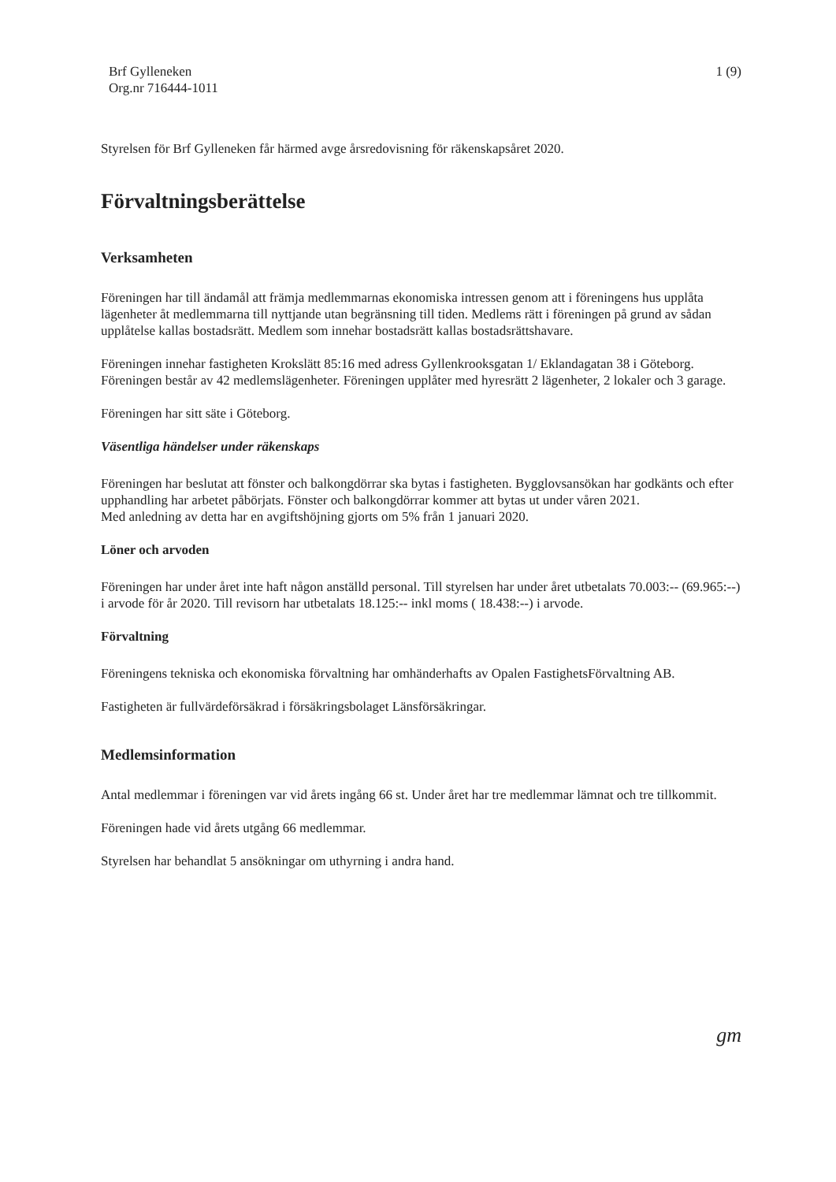Brf Gylleneken
Org.nr 716444-1011
1 (9)
Styrelsen för Brf Gylleneken får härmed avge årsredovisning för räkenskapsåret 2020.
Förvaltningsberättelse
Verksamheten
Föreningen har till ändamål att främja medlemmarnas ekonomiska intressen genom att i föreningens hus upplåta lägenheter åt medlemmarna till nyttjande utan begränsning till tiden. Medlems rätt i föreningen på grund av sådan upplåtelse kallas bostadsrätt. Medlem som innehar bostadsrätt kallas bostadsrättshavare.
Föreningen innehar fastigheten Krokslätt 85:16 med adress Gyllenkrooksgatan 1/ Eklandagatan 38 i Göteborg.
Föreningen består av 42 medlemslägenheter. Föreningen upplåter med hyresrätt 2 lägenheter, 2 lokaler och 3 garage.
Föreningen har sitt säte i Göteborg.
Väsentliga händelser under räkenskaps
Föreningen har beslutat att fönster och balkongdörrar ska bytas i fastigheten. Bygglovsansökan har godkänts och efter upphandling har arbetet påbörjats. Fönster och balkongdörrar kommer att bytas ut under våren 2021.
Med anledning av detta har en avgiftshöjning gjorts om 5% från 1 januari 2020.
Löner och arvoden
Föreningen har under året inte haft någon anställd personal. Till styrelsen har under året utbetalats 70.003:-- (69.965:--) i arvode för år 2020. Till revisorn har utbetalats 18.125:-- inkl moms ( 18.438:--) i arvode.
Förvaltning
Föreningens tekniska och ekonomiska förvaltning har omhänderhafts av Opalen FastighetsFörvaltning AB.
Fastigheten är fullvärdeförsäkrad i försäkringsbolaget Länsförsäkringar.
Medlemsinformation
Antal medlemmar i föreningen var vid årets ingång 66 st. Under året har tre medlemmar lämnat och tre tillkommit.
Föreningen hade vid årets utgång 66 medlemmar.
Styrelsen har behandlat 5 ansökningar om uthyrning i andra hand.
gm